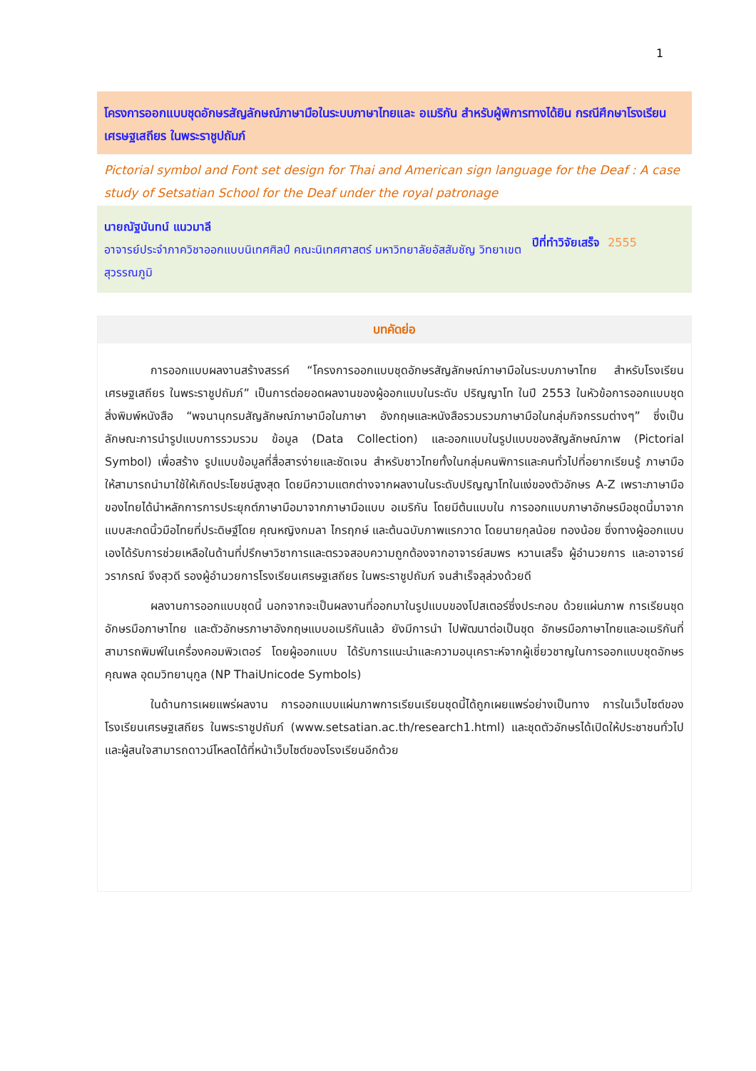1
โครงการออกแบบชุดอักษรสัญลักษณ์ภาษามือในระบบภาษาไทยและ อเมริกัน สำหรับผู้พิการทางได้ยิน กรณีศึกษาโรงเรียนเศรษฐเสถียร ในพระราชูปถัมภ์
Pictorial symbol and Font set design for Thai and American sign language for the Deaf : A case study of Setsatian School for the Deaf under the royal patronage
นายณัฐนันทน์ แนวมาลี
อาจารย์ประจำภาควิชาออกแบบนิเทศศิลป์ คณะนิเทศศาสตร์ มหาวิทยาลัยอัสสัมชัญ วิทยาเขตสุวรรณภูมิ
ปีที่ทำวิจัยเสร็จ 2555
บทคัดย่อ
การออกแบบผลงานสร้างสรรค์ “โครงการออกแบบชุดอักษรสัญลักษณ์ภาษามือในระบบภาษาไทย สำหรับโรงเรียน เศรษฐเสถียร ในพระราชูปถัมภ์” เป็นการต่อยอดผลงานของผู้ออกแบบในระดับ ปริญญาโท ในปี 2553 ในหัวข้อการออกแบบชุดสิ่งพิมพ์หนังสือ “พจนานุกรมสัญลักษณ์ภาษามือในภาษา อังกฤษและหนังสือรวมรวมภาษามือในกลุ่มกิจกรรมต่างๆ” ซึ่งเป็นลักษณะการนำรูปแบบการรวมรวม ข้อมูล (Data Collection) และออกแบบในรูปแบบของสัญลักษณ์ภาพ (Pictorial Symbol) เพื่อสร้าง รูปแบบข้อมูลที่สื่อสารง่ายและชัดเจน สำหรับชาวไทยทั้งในกลุ่มคนพิการและคนทั่วไปที่อยากเรียนรู้ ภาษามือให้สามารถนำมาใช้ให้เกิดประโยชน์สูงสุด โดยมีความแตกต่างจากผลงานในระดับปริญญาโทในแง่ของตัวอักษร A-Z เพราะภาษามือของไทยได้นำหลักการการประยุกต์ภาษามือมาจากภาษามือแบบ อเมริกัน โดยมีต้นแบบใน การออกแบบภาษาอักษรมือชุดนี้มาจากแบบสะกดนิ้วมือไทยที่ประดิษฐ์โดย คุณหญิงกมลา ไกรฤกษ์ และต้นฉบับภาพแรกวาด โดยนายกุลน้อย ทองน้อย ซึ่งทางผู้ออกแบบเองได้รับการช่วยเหลือในด้านที่ปรึกษาวิชาการและตรวจสอบความถูกต้องจากอาจารย์สมพร หวานเสร็จ ผู้อำนวยการ และอาจารย์ วราภรณ์ จึงสุวดี รองผู้อำนวยการโรงเรียนเศรษฐเสถียร ในพระราชูปถัมภ์ จนสำเร็จลุล่วงด้วยดี
ผลงานการออกแบบชุดนี้ นอกจากจะเป็นผลงานที่ออกมาในรูปแบบของโปสเตอร์ซึ่งประกอบ ด้วยแผ่นภาพ การเรียนชุดอักษรมือภาษาไทย และตัวอักษรภาษาอังกฤษแบบอเมริกันแล้ว ยังมีการนำ ไปพัฒนาต่อเป็นชุด อักษรมือภาษาไทยและอเมริกันที่สามารถพิมพ์ในเครื่องคอมพิวเตอร์ โดยผู้ออกแบบ ได้รับการแนะนำและความอนุเคราะห์จากผู้เชี่ยวชาญในการออกแบบชุดอักษร คุณพล อุดมวิทยานุกูล (NP ThaiUnicode Symbols)
ในด้านการเผยแพร่ผลงาน การออกแบบแผ่นภาพการเรียนเรียนชุดนี้ได้ถูกเผยแพร่อย่างเป็นทาง การในเว็บไซต์ของโรงเรียนเศรษฐเสถียร ในพระราชูปถัมภ์ (www.setsatian.ac.th/research1.html) และชุดตัวอักษรได้เปิดให้ประชาชนทั่วไปและผู้สนใจสามารถดาวน์โหลดได้ที่หน้าเว็บไซต์ของโรงเรียนอีกด้วย